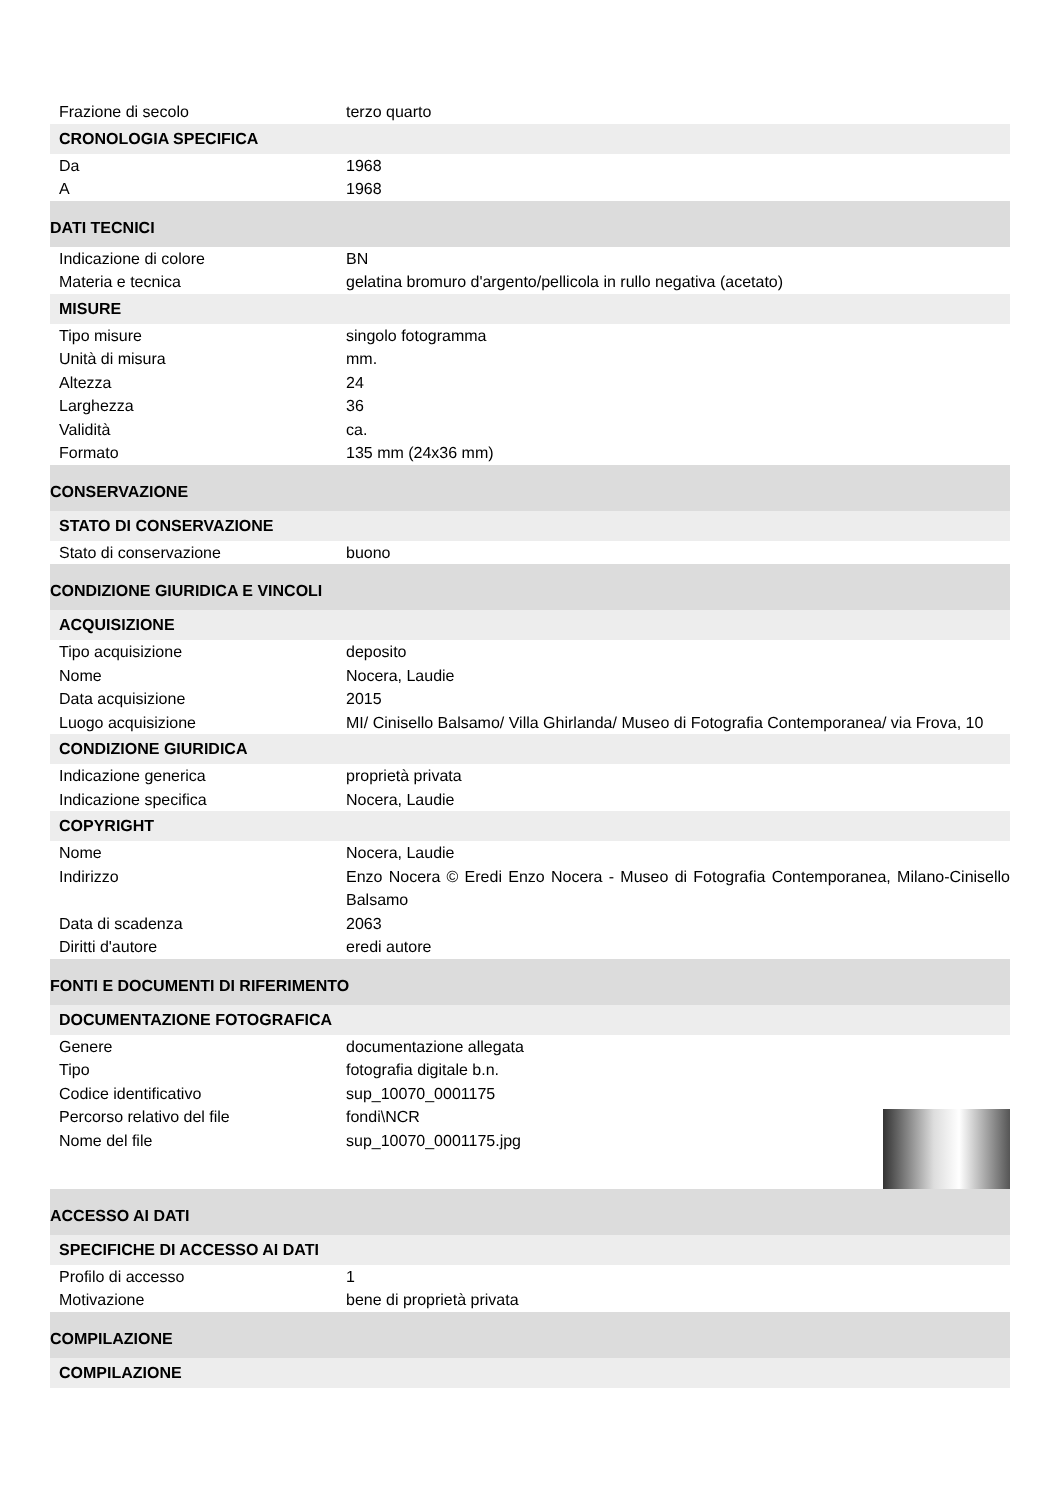| Frazione di secolo | terzo quarto |
| CRONOLOGIA SPECIFICA | |
| Da | 1968 |
| A | 1968 |
| DATI TECNICI | |
| Indicazione di colore | BN |
| Materia e tecnica | gelatina bromuro d'argento/pellicola in rullo negativa (acetato) |
| MISURE | |
| Tipo misure | singolo fotogramma |
| Unità di misura | mm. |
| Altezza | 24 |
| Larghezza | 36 |
| Validità | ca. |
| Formato | 135 mm (24x36 mm) |
| CONSERVAZIONE | |
| STATO DI CONSERVAZIONE | |
| Stato di conservazione | buono |
| CONDIZIONE GIURIDICA E VINCOLI | |
| ACQUISIZIONE | |
| Tipo acquisizione | deposito |
| Nome | Nocera, Laudie |
| Data acquisizione | 2015 |
| Luogo acquisizione | MI/ Cinisello Balsamo/ Villa Ghirlanda/ Museo di Fotografia Contemporanea/ via Frova, 10 |
| CONDIZIONE GIURIDICA | |
| Indicazione generica | proprietà privata |
| Indicazione specifica | Nocera, Laudie |
| COPYRIGHT | |
| Nome | Nocera, Laudie |
| Indirizzo | Enzo Nocera © Eredi Enzo Nocera - Museo di Fotografia Contemporanea, Milano-Cinisello Balsamo |
| Data di scadenza | 2063 |
| Diritti d'autore | eredi autore |
| FONTI E DOCUMENTI DI RIFERIMENTO | |
| DOCUMENTAZIONE FOTOGRAFICA | |
| Genere | documentazione allegata |
| Tipo | fotografia digitale b.n. |
| Codice identificativo | sup_10070_0001175 |
| Percorso relativo del file | fondi\NCR |
| Nome del file | sup_10070_0001175.jpg |
| ACCESSO AI DATI | |
| SPECIFICHE DI ACCESSO AI DATI | |
| Profilo di accesso | 1 |
| Motivazione | bene di proprietà privata |
| COMPILAZIONE | |
| COMPILAZIONE | |